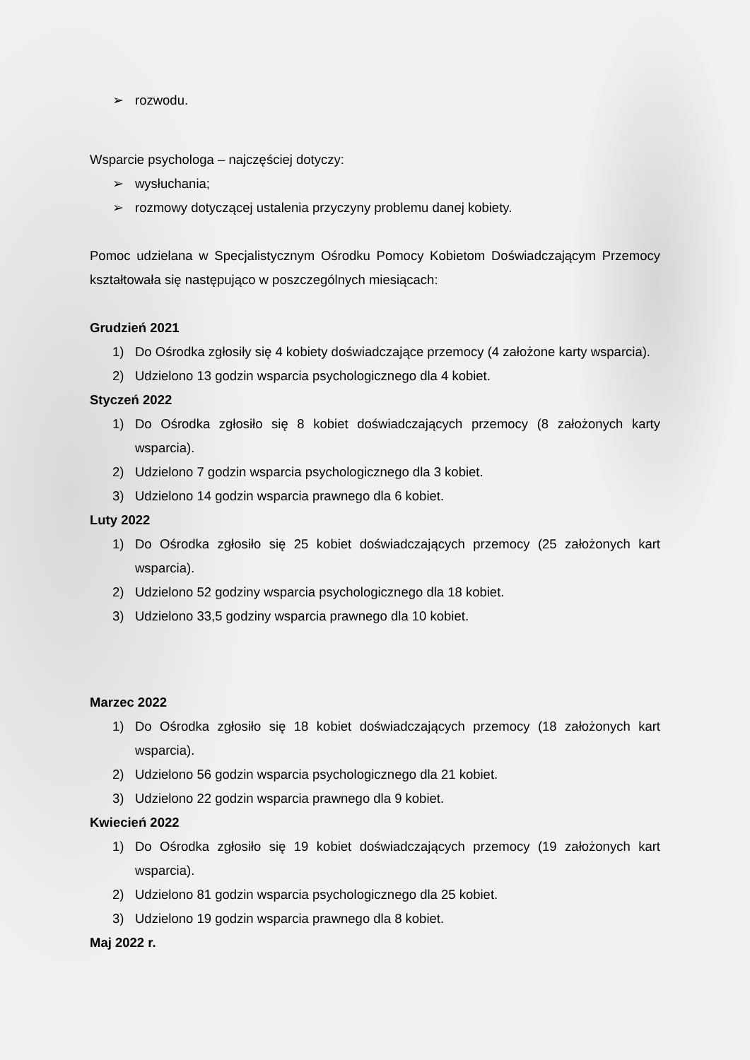➢ rozwodu.
Wsparcie psychologa – najczęściej dotyczy:
➢ wysłuchania;
➢ rozmowy dotyczącej ustalenia przyczyny problemu danej kobiety.
Pomoc udzielana w Specjalistycznym Ośrodku Pomocy Kobietom Doświadczającym Przemocy kształtowała się następująco w poszczególnych miesiącach:
Grudzień 2021
1) Do Ośrodka zgłosiły się 4 kobiety doświadczające przemocy (4 założone karty wsparcia).
2) Udzielono 13 godzin wsparcia psychologicznego dla 4 kobiet.
Styczeń 2022
1) Do Ośrodka zgłosiło się 8 kobiet doświadczających przemocy (8 założonych karty wsparcia).
2) Udzielono 7 godzin wsparcia psychologicznego dla 3 kobiet.
3) Udzielono 14 godzin wsparcia prawnego dla 6 kobiet.
Luty 2022
1) Do Ośrodka zgłosiło się 25 kobiet doświadczających przemocy (25 założonych kart wsparcia).
2) Udzielono 52 godziny wsparcia psychologicznego dla 18 kobiet.
3) Udzielono 33,5 godziny wsparcia prawnego dla 10 kobiet.
Marzec 2022
1) Do Ośrodka zgłosiło się 18 kobiet doświadczających przemocy (18 założonych kart wsparcia).
2) Udzielono 56 godzin wsparcia psychologicznego dla 21 kobiet.
3) Udzielono 22 godzin wsparcia prawnego dla 9 kobiet.
Kwiecień 2022
1) Do Ośrodka zgłosiło się 19 kobiet doświadczających przemocy (19 założonych kart wsparcia).
2) Udzielono 81 godzin wsparcia psychologicznego dla 25 kobiet.
3) Udzielono 19 godzin wsparcia prawnego dla 8 kobiet.
Maj 2022 r.